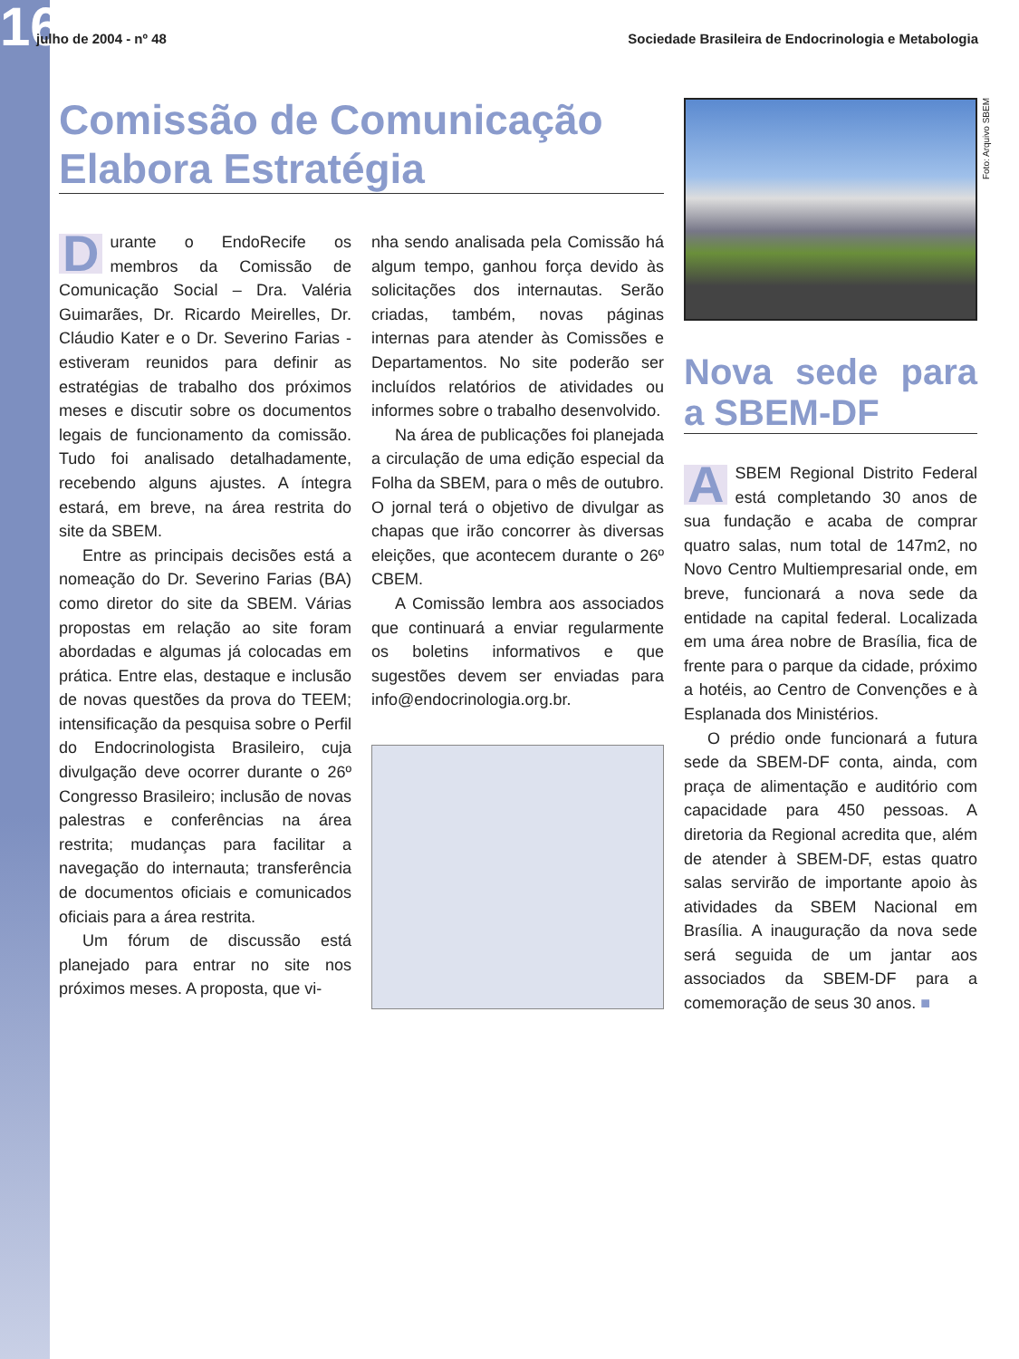16
julho de 2004 - nº 48 Sociedade Brasileira de Endocrinologia e Metabologia
Comissão de Comunicação
Elabora Estratégia
Durante o EndoRecife os membros da Comissão de Comunicação Social – Dra. Valéria Guimarães, Dr. Ricardo Meirelles, Dr. Cláudio Kater e o Dr. Severino Farias - estiveram reunidos para definir as estratégias de trabalho dos próximos meses e discutir sobre os documentos legais de funcionamento da comissão. Tudo foi analisado detalhadamente, recebendo alguns ajustes. A íntegra estará, em breve, na área restrita do site da SBEM.
Entre as principais decisões está a nomeação do Dr. Severino Farias (BA) como diretor do site da SBEM. Várias propostas em relação ao site foram abordadas e algumas já colocadas em prática. Entre elas, destaque e inclusão de novas questões da prova do TEEM; intensificação da pesquisa sobre o Perfil do Endocrinologista Brasileiro, cuja divulgação deve ocorrer durante o 26º Congresso Brasileiro; inclusão de novas palestras e conferências na área restrita; mudanças para facilitar a navegação do internauta; transferência de documentos oficiais e comunicados oficiais para a área restrita.
Um fórum de discussão está planejado para entrar no site nos próximos meses. A proposta, que vi-
nha sendo analisada pela Comissão há algum tempo, ganhou força devido às solicitações dos internautas. Serão criadas, também, novas páginas internas para atender às Comissões e Departamentos. No site poderão ser incluídos relatórios de atividades ou informes sobre o trabalho desenvolvido.
Na área de publicações foi planejada a circulação de uma edição especial da Folha da SBEM, para o mês de outubro. O jornal terá o objetivo de divulgar as chapas que irão concorrer às diversas eleições, que acontecem durante o 26º CBEM.
A Comissão lembra aos associados que continuará a enviar regularmente os boletins informativos e que sugestões devem ser enviadas para info@endocrinologia.org.br.
Nova sede para a SBEM-DF
ASBEM Regional Distrito Federal está completando 30 anos de sua fundação e acaba de comprar quatro salas, num total de 147m2, no Novo Centro Multiempresarial onde, em breve, funcionará a nova sede da entidade na capital federal. Localizada em uma área nobre de Brasília, fica de frente para o parque da cidade, próximo a hotéis, ao Centro de Convenções e à Esplanada dos Ministérios.
O prédio onde funcionará a futura sede da SBEM-DF conta, ainda, com praça de alimentação e auditório com capacidade para 450 pessoas. A diretoria da Regional acredita que, além de atender à SBEM-DF, estas quatro salas servirão de importante apoio às atividades da SBEM Nacional em Brasília. A inauguração da nova sede será seguida de um jantar aos associados da SBEM-DF para a comemoração de seus 30 anos. ■
Foto: Arquivo SBEM